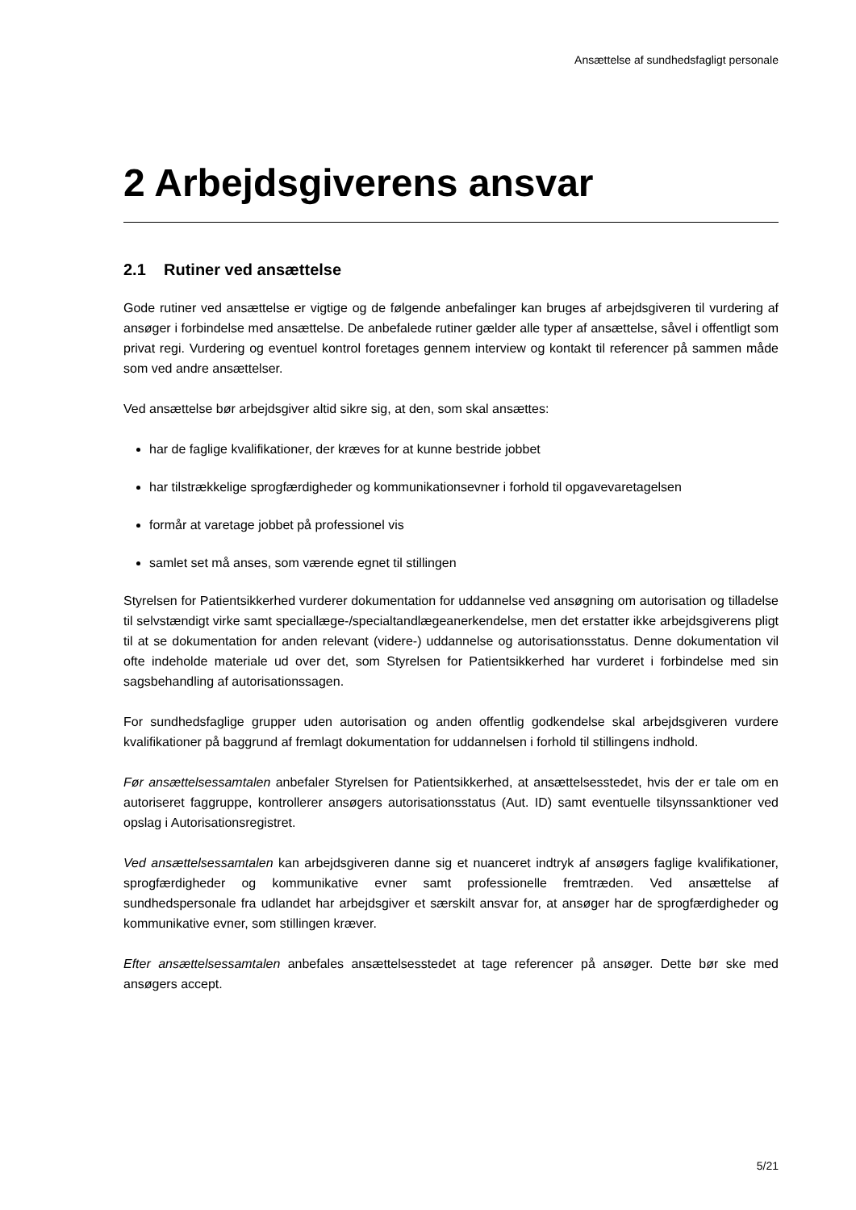Ansættelse af sundhedsfagligt personale
2 Arbejdsgiverens ansvar
2.1 Rutiner ved ansættelse
Gode rutiner ved ansættelse er vigtige og de følgende anbefalinger kan bruges af arbejdsgiveren til vurdering af ansøger i forbindelse med ansættelse. De anbefalede rutiner gælder alle typer af ansættelse, såvel i offentligt som privat regi. Vurdering og eventuel kontrol foretages gennem interview og kontakt til referencer på sammen måde som ved andre ansættelser.
Ved ansættelse bør arbejdsgiver altid sikre sig, at den, som skal ansættes:
har de faglige kvalifikationer, der kræves for at kunne bestride jobbet
har tilstrækkelige sprogfærdigheder og kommunikationsevner i forhold til opgavevaretagelsen
formår at varetage jobbet på professionel vis
samlet set må anses, som værende egnet til stillingen
Styrelsen for Patientsikkerhed vurderer dokumentation for uddannelse ved ansøgning om autorisation og tilladelse til selvstændigt virke samt speciallæge-/specialtandlægeanerkendelse, men det erstatter ikke arbejdsgiverens pligt til at se dokumentation for anden relevant (videre-) uddannelse og autorisationsstatus. Denne dokumentation vil ofte indeholde materiale ud over det, som Styrelsen for Patientsikkerhed har vurderet i forbindelse med sin sagsbehandling af autorisationssagen.
For sundhedsfaglige grupper uden autorisation og anden offentlig godkendelse skal arbejdsgiveren vurdere kvalifikationer på baggrund af fremlagt dokumentation for uddannelsen i forhold til stillingens indhold.
Før ansættelsessamtalen anbefaler Styrelsen for Patientsikkerhed, at ansættelsesstedet, hvis der er tale om en autoriseret faggruppe, kontrollerer ansøgers autorisationsstatus (Aut. ID) samt eventuelle tilsynssanktioner ved opslag i Autorisationsregistret.
Ved ansættelsessamtalen kan arbejdsgiveren danne sig et nuanceret indtryk af ansøgers faglige kvalifikationer, sprogfærdigheder og kommunikative evner samt professionelle fremtræden. Ved ansættelse af sundhedspersonale fra udlandet har arbejdsgiver et særskilt ansvar for, at ansøger har de sprogfærdigheder og kommunikative evner, som stillingen kræver.
Efter ansættelsessamtalen anbefales ansættelsesstedet at tage referencer på ansøger. Dette bør ske med ansøgers accept.
5/21